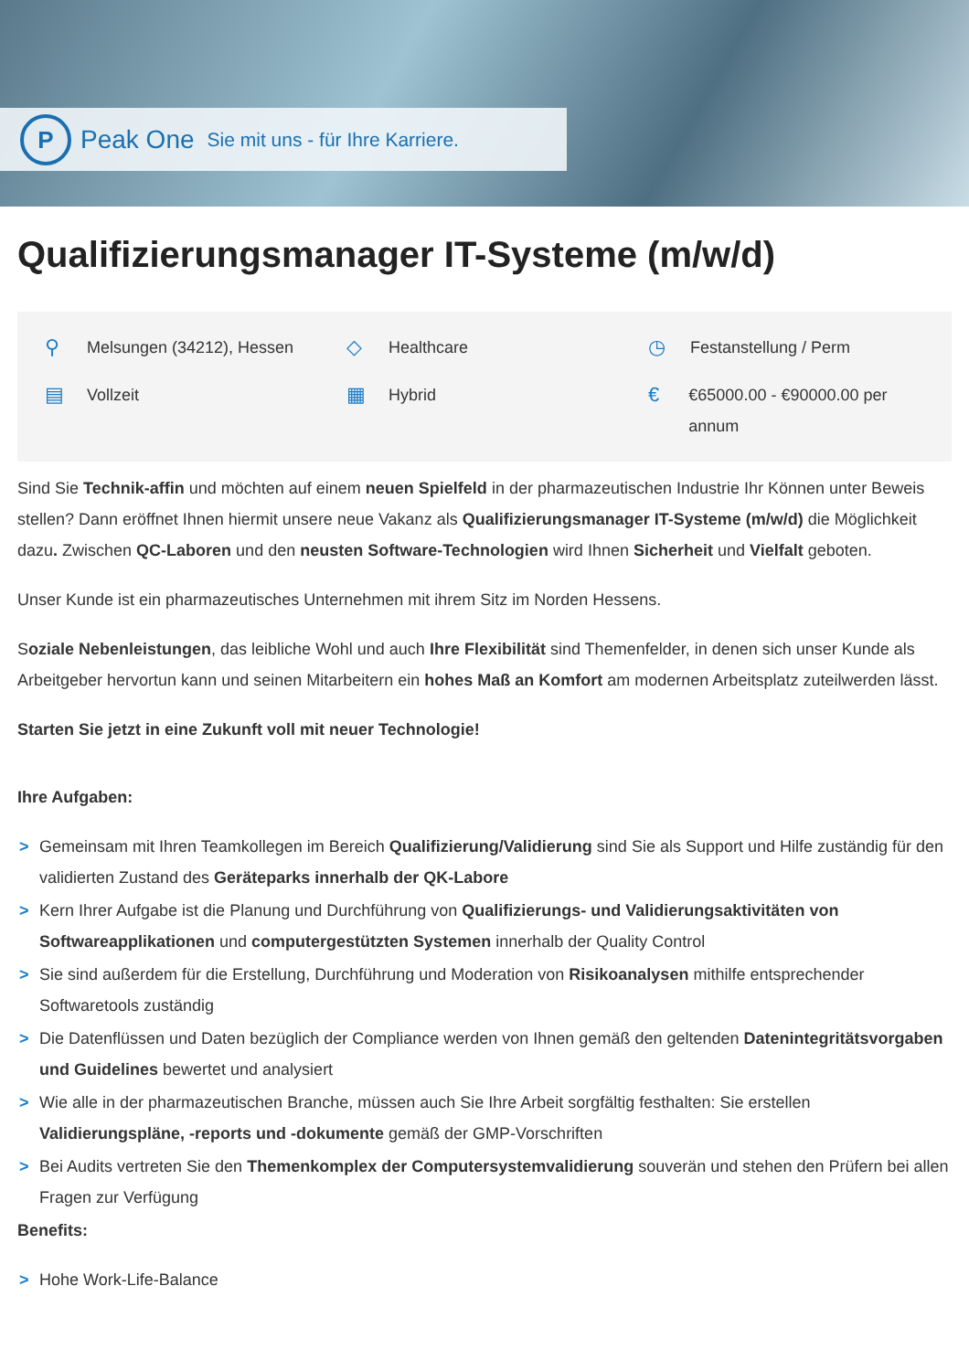P
Peak One Sie mit uns - für Ihre Karriere.
Qualifizierungsmanager IT-Systeme (m/w/d)
⚲ Melsungen (34212), Hessen
◇ Healthcare
◷ Festanstellung / Perm
▤ Vollzeit
▦ Hybrid
€ €65000.00 - €90000.00 per annum
Sind Sie Technik-affin und möchten auf einem neuen Spielfeld in der pharmazeutischen Industrie Ihr Können unter Beweis stellen? Dann eröffnet Ihnen hiermit unsere neue Vakanz als Qualifizierungsmanager IT-Systeme (m/w/d) die Möglichkeit dazu. Zwischen QC-Laboren und den neusten Software-Technologien wird Ihnen Sicherheit und Vielfalt geboten.
Unser Kunde ist ein pharmazeutisches Unternehmen mit ihrem Sitz im Norden Hessens.
Soziale Nebenleistungen, das leibliche Wohl und auch Ihre Flexibilität sind Themenfelder, in denen sich unser Kunde als Arbeitgeber hervortun kann und seinen Mitarbeitern ein hohes Maß an Komfort am modernen Arbeitsplatz zuteilwerden lässt.
Starten Sie jetzt in eine Zukunft voll mit neuer Technologie!
Ihre Aufgaben:
> Gemeinsam mit Ihren Teamkollegen im Bereich Qualifizierung/Validierung sind Sie als Support und Hilfe zuständig für den validierten Zustand des Geräteparks innerhalb der QK-Labore
> Kern Ihrer Aufgabe ist die Planung und Durchführung von Qualifizierungs- und Validierungsaktivitäten von Softwareapplikationen und computergestützten Systemen innerhalb der Quality Control
> Sie sind außerdem für die Erstellung, Durchführung und Moderation von Risikoanalysen mithilfe entsprechender Softwaretools zuständig
> Die Datenflüssen und Daten bezüglich der Compliance werden von Ihnen gemäß den geltenden Datenintegritätsvorgaben und Guidelines bewertet und analysiert
> Wie alle in der pharmazeutischen Branche, müssen auch Sie Ihre Arbeit sorgfältig festhalten: Sie erstellen Validierungspläne, -reports und -dokumente gemäß der GMP-Vorschriften
> Bei Audits vertreten Sie den Themenkomplex der Computersystemvalidierung souverän und stehen den Prüfern bei allen Fragen zur Verfügung
Benefits:
> Hohe Work-Life-Balance